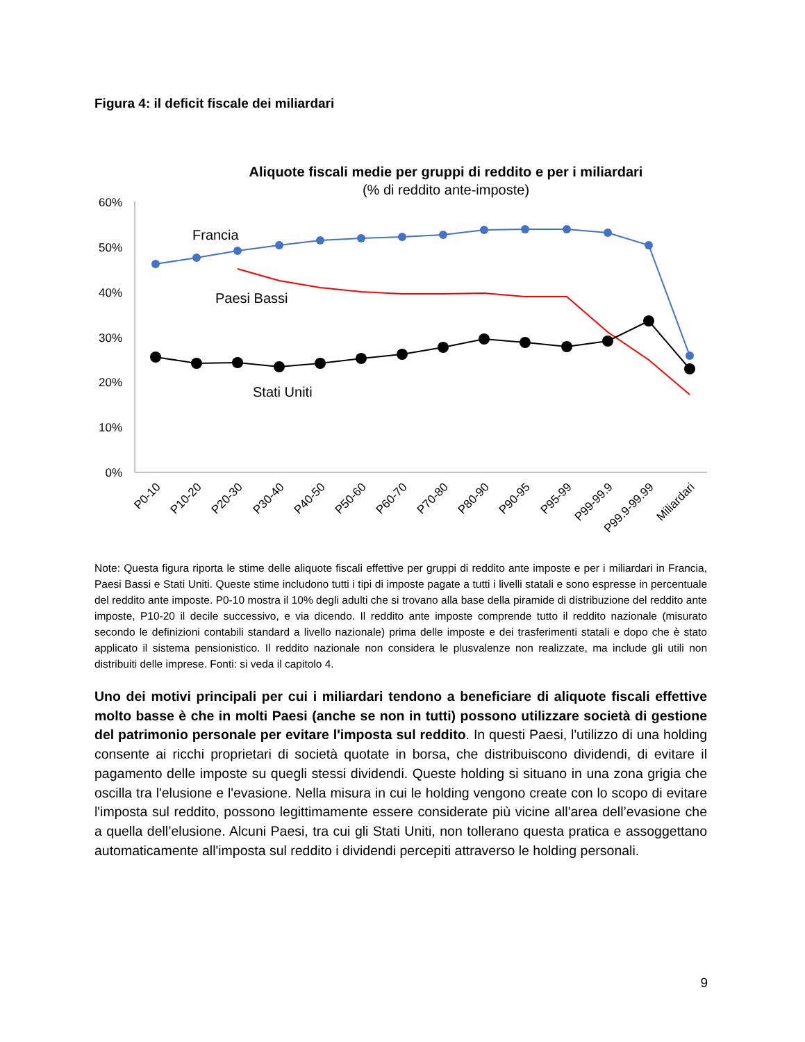Figura 4: il deficit fiscale dei miliardari
Aliquote fiscali medie per gruppi di reddito e per i miliardari
(% di reddito ante-imposte)
60%
50%
40%
30%
20%
10%
0%
Francia
Paesi Bassi
Stati Uniti
P0-10
P10-20
P20-30
P30-40
P40-50
P50-60
P60-70
P70-80
P80-90
P90-95
P95-99
P99-99.9
P99.9-99.99
Miliardari
Note: Questa figura riporta le stime delle aliquote fiscali effettive per gruppi di reddito ante imposte e per i miliardari in Francia, Paesi Bassi e Stati Uniti. Queste stime includono tutti i tipi di imposte pagate a tutti i livelli statali e sono espresse in percentuale del reddito ante imposte. P0-10 mostra il 10% degli adulti che si trovano alla base della piramide di distribuzione del reddito ante imposte, P10-20 il decile successivo, e via dicendo. Il reddito ante imposte comprende tutto il reddito nazionale (misurato secondo le definizioni contabili standard a livello nazionale) prima delle imposte e dei trasferimenti statali e dopo che è stato applicato il sistema pensionistico. Il reddito nazionale non considera le plusvalenze non realizzate, ma include gli utili non distribuiti delle imprese. Fonti: si veda il capitolo 4.
Uno dei motivi principali per cui i miliardari tendono a beneficiare di aliquote fiscali effettive molto basse è che in molti Paesi (anche se non in tutti) possono utilizzare società di gestione del patrimonio personale per evitare l'imposta sul reddito. In questi Paesi, l'utilizzo di una holding consente ai ricchi proprietari di società quotate in borsa, che distribuiscono dividendi, di evitare il pagamento delle imposte su quegli stessi dividendi. Queste holding si situano in una zona grigia che oscilla tra l'elusione e l'evasione. Nella misura in cui le holding vengono create con lo scopo di evitare l'imposta sul reddito, possono legittimamente essere considerate più vicine all'area dell’evasione che a quella dell’elusione. Alcuni Paesi, tra cui gli Stati Uniti, non tollerano questa pratica e assoggettano automaticamente all'imposta sul reddito i dividendi percepiti attraverso le holding personali.
9